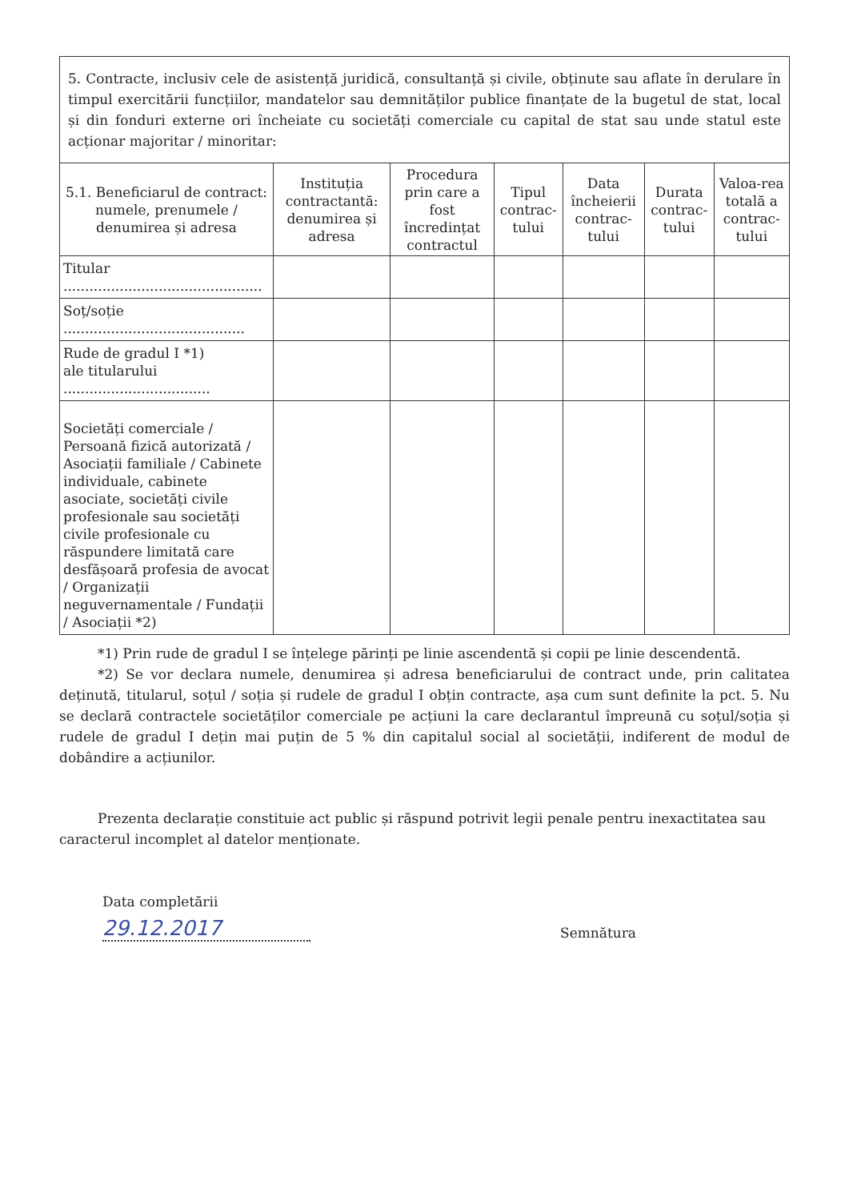| 5. Contracte, inclusiv cele de asistență juridică, consultanță și civile, obținute sau aflate în derulare în timpul exercitării funcțiilor, mandatelor sau demnităților publice finanțate de la bugetul de stat, local și din fonduri externe ori încheiate cu societăți comerciale cu capital de stat sau unde statul este acționar majoritar / minoritar: | | | | | | |
| 5.1. Beneficiarul de contract: numele, prenumele / denumirea și adresa | Instituția contractantă: denumirea și adresa | Procedura prin care a fost încredințat contractul | Tipul contrac-tului | Data încheierii contrac-tului | Durata contrac-tului | Valoa-rea totală a contrac-tului |
| Titular .............................................. | | | | | | |
| Soț/soție .......................................... | | | | | | |
| Rude de gradul I *1) ale titularului .................................. | | | | | | |
| Societăți comerciale / Persoană fizică autorizată / Asociații familiale / Cabinete individuale, cabinete asociate, societăți civile profesionale sau societăți civile profesionale cu răspundere limitată care desfășoară profesia de avocat / Organizații neguvernamentale / Fundații / Asociații *2) | | | | | | |
*1) Prin rude de gradul I se înțelege părinți pe linie ascendentă și copii pe linie descendentă.
*2) Se vor declara numele, denumirea și adresa beneficiarului de contract unde, prin calitatea deținută, titularul, soțul / soția și rudele de gradul I obțin contracte, așa cum sunt definite la pct. 5. Nu se declară contractele societăților comerciale pe acțiuni la care declarantul împreună cu soțul/soția și rudele de gradul I dețin mai puțin de 5 % din capitalul social al societății, indiferent de modul de dobândire a acțiunilor.
Prezenta declarație constituie act public și răspund potrivit legii penale pentru inexactitatea sau caracterul incomplet al datelor menționate.
Data completării
29.12.2017
Semnătura